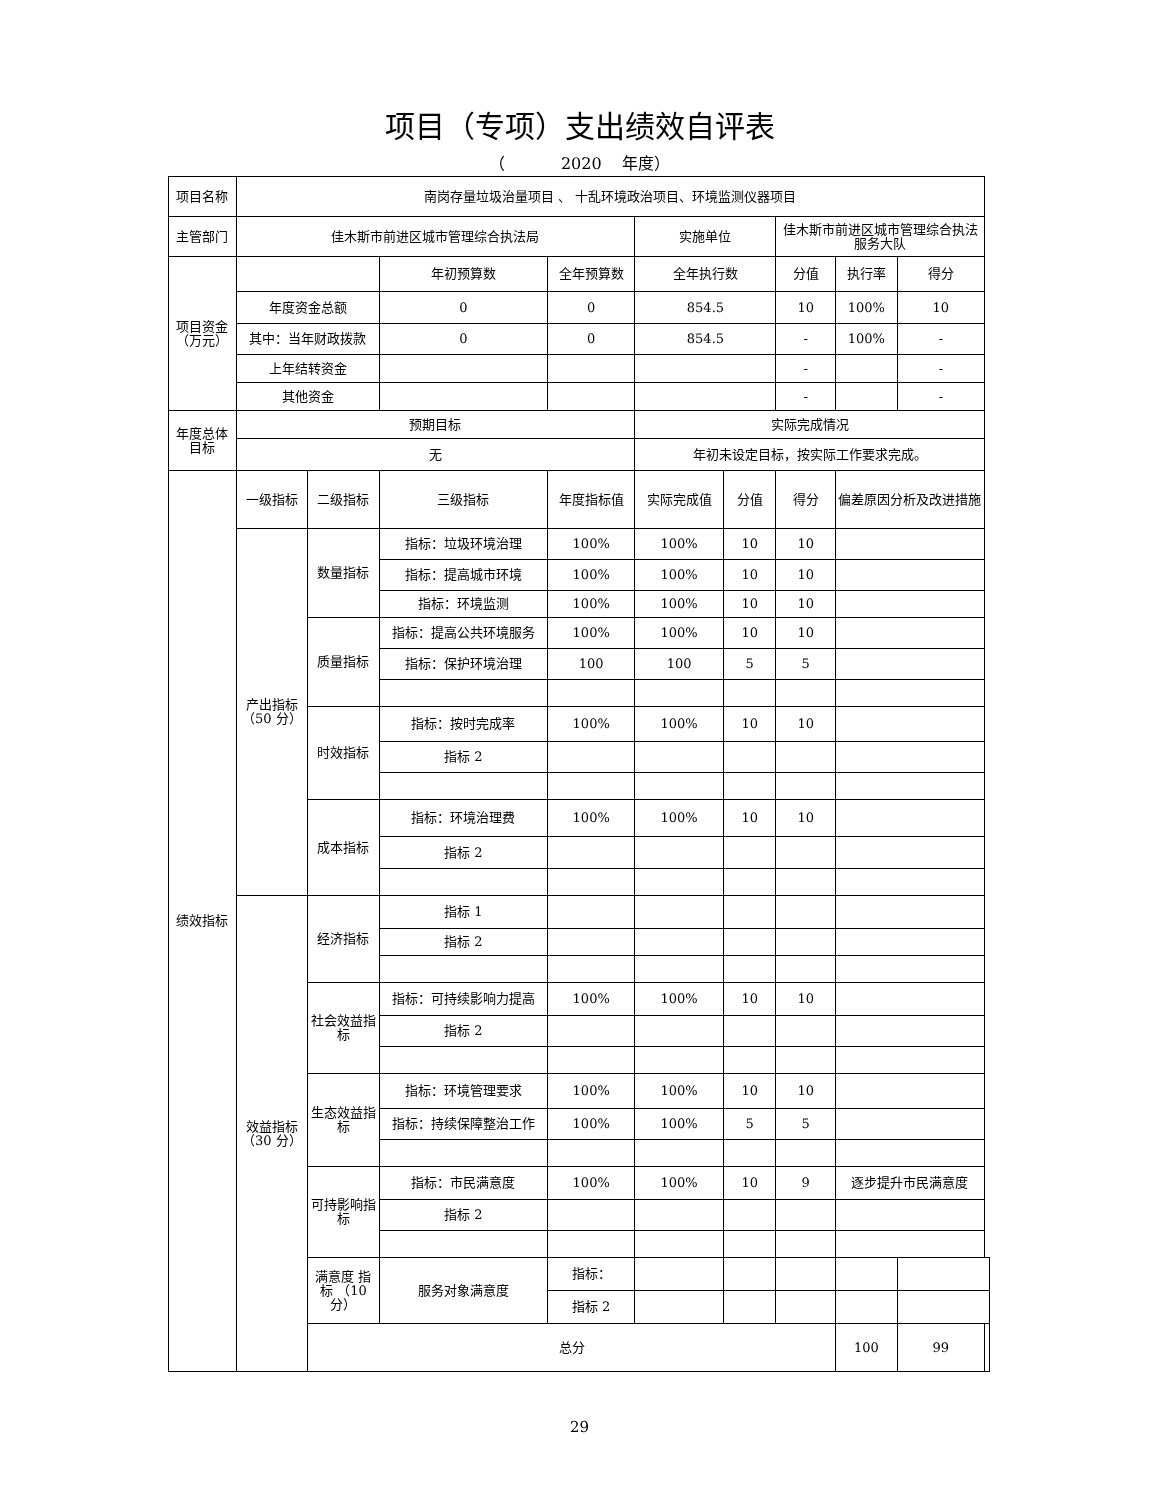项目（专项）支出绩效自评表
（ 2020 年度）
| 项目名称 | 南岗存量垃圾治量项目 、 十乱环境政治项目、环境监测仪器项目 | | | | | | | | | |
| 主管部门 | 佳木斯市前进区城市管理综合执法局 | | | | 实施单位 | | 佳木斯市前进区城市管理综合执法服务大队 | | | |
| 项目资金（万元） | | | 年初预算数 | 全年预算数 | 全年执行数 | | 分值 | 执行率 | 得分 | |
| | 年度资金总额 | | 0 | 0 | 854.5 | | 10 | 100% | 10 | |
| | 其中：当年财政拨款 | | 0 | 0 | 854.5 | | - | 100% | - | |
| | 上年结转资金 | | | | | | - | | - | |
| | 其他资金 | | | | | | - | | - | |
| 年度总体目标 | 预期目标 | | | | 实际完成情况 | | | | | |
| | 无 | | | | 年初未设定目标，按实际工作要求完成。 | | | | | |
| 绩效指标 | 一级指标 | 二级指标 | 三级指标 | 年度指标值 | 实际完成值 | 分值 | 得分 | 偏差原因分析及改进措施 | | |
| | 产出指标（50 分） | 数量指标 | 指标：垃圾环境治理 | 100% | 100% | 10 | 10 | | | |
| | | | 指标：提高城市环境 | 100% | 100% | 10 | 10 | | | |
| | | | 指标：环境监测 | 100% | 100% | 10 | 10 | | | |
| | | 质量指标 | 指标：提高公共环境服务 | 100% | 100% | 10 | 10 | | | |
| | | | 指标：保护环境治理 | 100 | 100 | 5 | 5 | | | |
| | | 时效指标 | 指标：按时完成率 | 100% | 100% | 10 | 10 | | | |
| | | | 指标 2 | | | | | | | |
| | | 成本指标 | 指标：环境治理费 | 100% | 100% | 10 | 10 | | | |
| | | | 指标 2 | | | | | | | |
| | 效益指标（30 分） | 经济指标 | 指标 1 | | | | | | | |
| | | | 指标 2 | | | | | | | |
| | | 社会效益指标 | 指标：可持续影响力提高 | 100% | 100% | 10 | 10 | | | |
| | | | 指标 2 | | | | | | | |
| | | 生态效益指标 | 指标：环境管理要求 | 100% | 100% | 10 | 10 | | | |
| | | | 指标：持续保障整治工作 | 100% | 100% | 5 | 5 | | | |
| | | 可持影响指标 | 指标：市民满意度 | 100% | 100% | 10 | 9 | 逐步提升市民满意度 | | |
| | | | 指标 2 | | | | | | | |
| | | 满意度 指标 （10分） | 服务对象满意度 | 指标： | | | | | | |
| | | | | 指标 2 | | | | | | |
| | | 总分 | | | | | | 100 | 99 | |
29